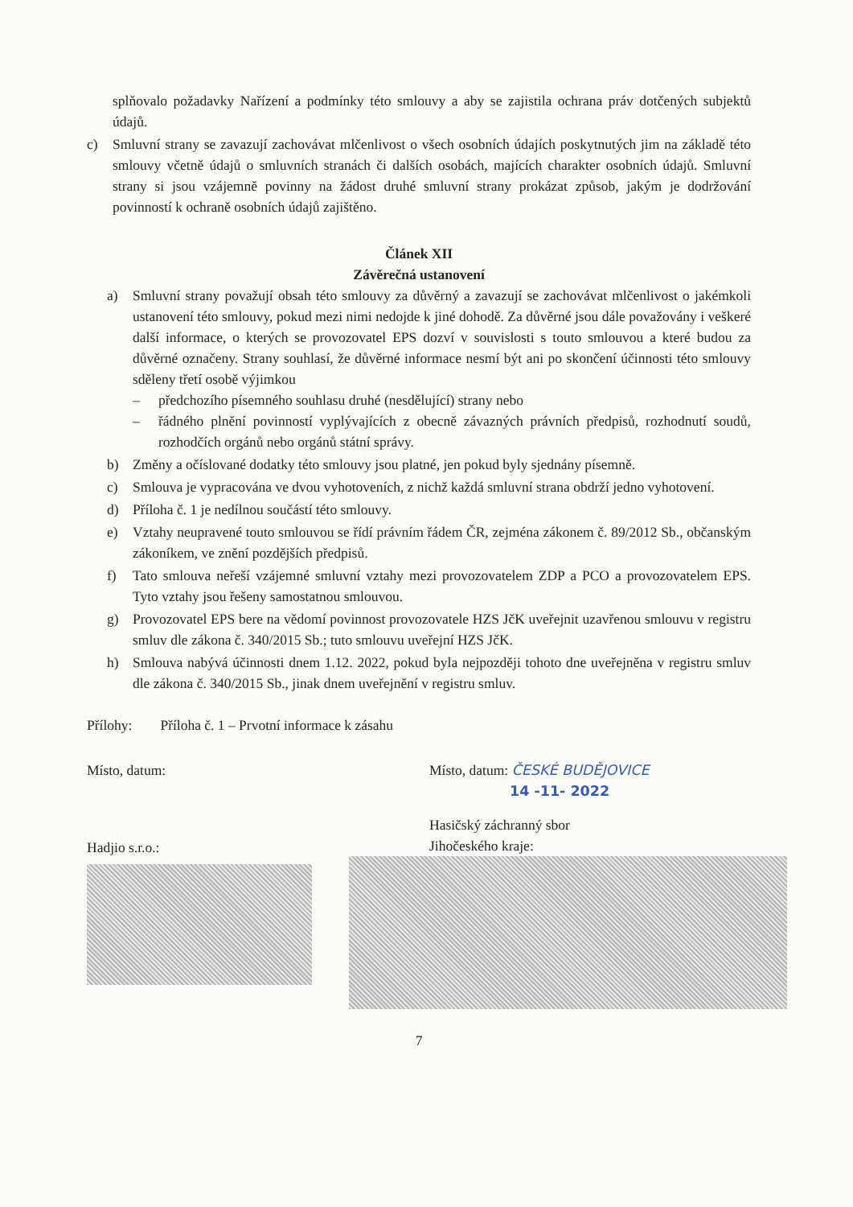splňovalo požadavky Nařízení a podmínky této smlouvy a aby se zajistila ochrana práv dotčených subjektů údajů.
c) Smluvní strany se zavazují zachovávat mlčenlivost o všech osobních údajích poskytnutých jim na základě této smlouvy včetně údajů o smluvních stranách či dalších osobách, majících charakter osobních údajů. Smluvní strany si jsou vzájemně povinny na žádost druhé smluvní strany prokázat způsob, jakým je dodržování povinností k ochraně osobních údajů zajištěno.
Článek XII
Závěrečná ustanovení
a) Smluvní strany považují obsah této smlouvy za důvěrný a zavazují se zachovávat mlčenlivost o jakémkoli ustanovení této smlouvy, pokud mezi nimi nedojde k jiné dohodě. Za důvěrné jsou dále považovány i veškeré další informace, o kterých se provozovatel EPS dozví v souvislosti s touto smlouvou a které budou za důvěrné označeny. Strany souhlasí, že důvěrné informace nesmí být ani po skončení účinnosti této smlouvy sděleny třetí osobě výjimkou
– předchozího písemného souhlasu druhé (nesdělující) strany nebo
– řádného plnění povinností vyplývajících z obecně závazných právních předpisů, rozhodnutí soudů, rozhodčích orgánů nebo orgánů státní správy.
b) Změny a očíslované dodatky této smlouvy jsou platné, jen pokud byly sjednány písemně.
c) Smlouva je vypracována ve dvou vyhotoveních, z nichž každá smluvní strana obdrží jedno vyhotovení.
d) Příloha č. 1 je nedílnou součástí této smlouvy.
e) Vztahy neupravené touto smlouvou se řídí právním řádem ČR, zejména zákonem č. 89/2012 Sb., občanským zákoníkem, ve znění pozdějších předpisů.
f) Tato smlouva neřeší vzájemné smluvní vztahy mezi provozovatelem ZDP a PCO a provozovatelem EPS. Tyto vztahy jsou řešeny samostatnou smlouvou.
g) Provozovatel EPS bere na vědomí povinnost provozovatele HZS JčK uveřejnit uzavřenou smlouvu v registru smluv dle zákona č. 340/2015 Sb.; tuto smlouvu uveřejní HZS JčK.
h) Smlouva nabývá účinnosti dnem 1.12. 2022, pokud byla nejpozději tohoto dne uveřejněna v registru smluv dle zákona č. 340/2015 Sb., jinak dnem uveřejnění v registru smluv.
Přílohy: Příloha č. 1 – Prvotní informace k zásahu
Místo, datum:
Hadjio s.r.o.:
Místo, datum: ČESKÉ BUDĚJOVICE
14 -11- 2022
Hasičský záchranný sbor
Jihočeského kraje:
7